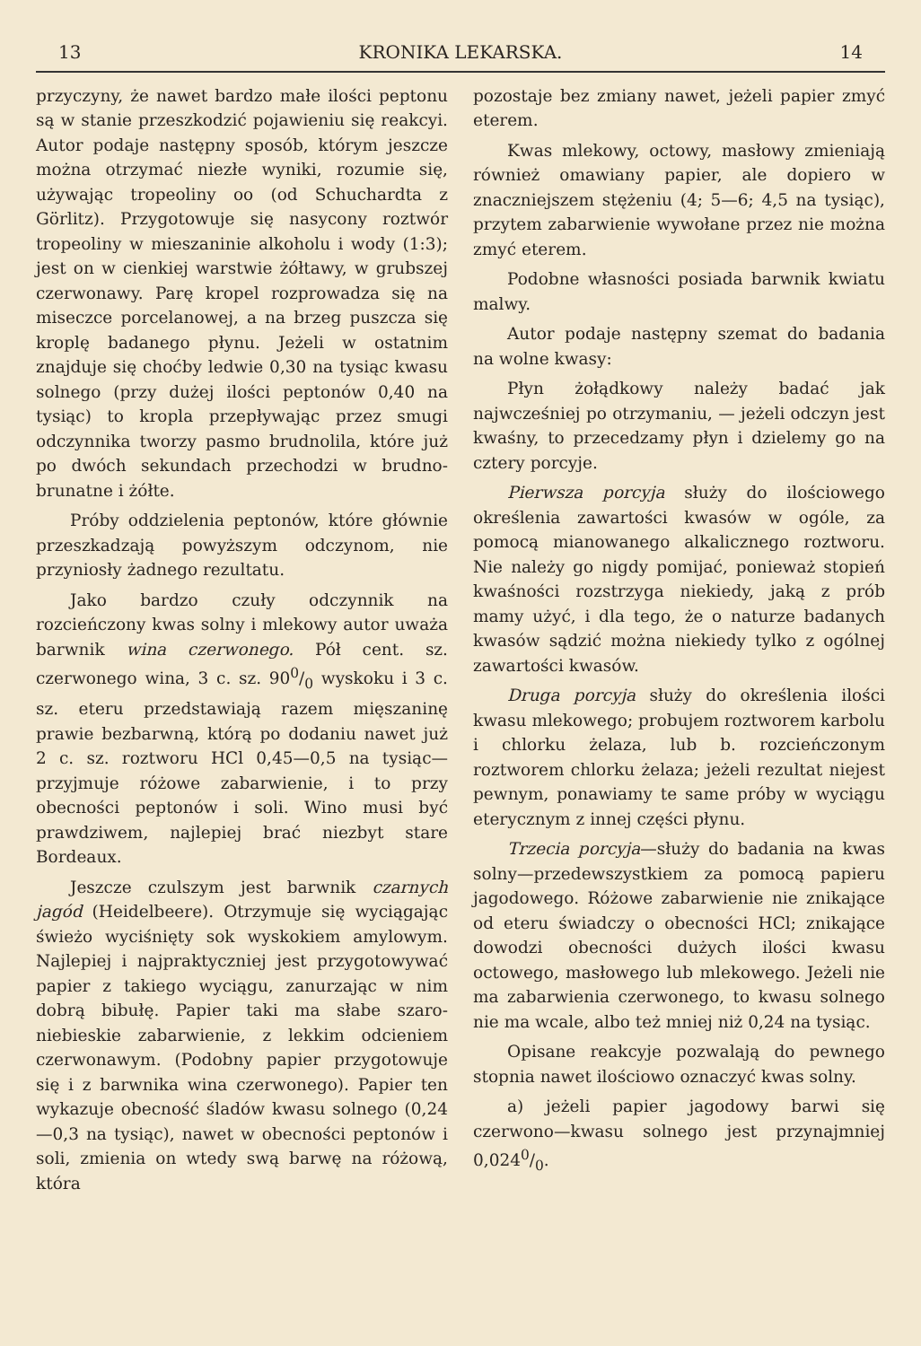13 KRONIKA LEKARSKA. 14
przyczyny, że nawet bardzo małe ilości peptonu są w stanie przeszkodzić pojawieniu się reakcyi. Autor podaje następny sposób, którym jeszcze można otrzymać niezłe wyniki, rozumie się, używając tropeoliny oo (od Schuchardta z Görlitz). Przygotowuje się nasycony roztwór tropeoliny w mieszaninie alkoholu i wody (1:3); jest on w cienkiej warstwie żółtawy, w grubszej czerwonawy. Parę kropel rozprowadza się na miseczce porcelanowej, a na brzeg puszcza się kroplę badanego płynu. Jeżeli w ostatnim znajduje się choćby ledwie 0,30 na tysiąc kwasu solnego (przy dużej ilości peptonów 0,40 na tysiąc) to kropla przepływając przez smugi odczynnika tworzy pasmo brudnolila, które już po dwóch sekundach przechodzi w brudno-brunatne i żółte.
Próby oddzielenia peptonów, które głównie przeszkadzają powyższym odczynom, nie przyniosły żadnego rezultatu.
Jako bardzo czuły odczynnik na rozcieńczony kwas solny i mlekowy autor uważa barwnik wina czerwonego. Pół cent. sz. czerwonego wina, 3 c. sz. 900/0 wyskoku i 3 c. sz. eteru przedstawiają razem mięszaninę prawie bezbarwną, którą po dodaniu nawet już 2 c. sz. roztworu HCl 0,45—0,5 na tysiąc—przyjmuje różowe zabarwienie, i to przy obecności peptonów i soli. Wino musi być prawdziwem, najlepiej brać niezbyt stare Bordeaux.
Jeszcze czulszym jest barwnik czarnych jagód (Heidelbeere). Otrzymuje się wyciągając świeżo wyciśnięty sok wyskokiem amylowym. Najlepiej i najpraktyczniej jest przygotowywać papier z takiego wyciągu, zanurzając w nim dobrą bibułę. Papier taki ma słabe szaro-niebieskie zabarwienie, z lekkim odcieniem czerwonawym. (Podobny papier przygotowuje się i z barwnika wina czerwonego). Papier ten wykazuje obecność śladów kwasu solnego (0,24—0,3 na tysiąc), nawet w obecności peptonów i soli, zmienia on wtedy swą barwę na różową, która
pozostaje bez zmiany nawet, jeżeli papier zmyć eterem.
Kwas mlekowy, octowy, masłowy zmieniają również omawiany papier, ale dopiero w znaczniejszem stężeniu (4; 5—6; 4,5 na tysiąc), przytem zabarwienie wywołane przez nie można zmyć eterem.
Podobne własności posiada barwnik kwiatu malwy.
Autor podaje następny szemat do badania na wolne kwasy:
Płyn żołądkowy należy badać jak najwcześniej po otrzymaniu, — jeżeli odczyn jest kwaśny, to przecedzamy płyn i dzielemy go na cztery porcyje.
Pierwsza porcyja służy do ilościowego określenia zawartości kwasów w ogóle, za pomocą mianowanego alkalicznego roztworu. Nie należy go nigdy pomijać, ponieważ stopień kwaśności rozstrzyga niekiedy, jaką z prób mamy użyć, i dla tego, że o naturze badanych kwasów sądzić można niekiedy tylko z ogólnej zawartości kwasów.
Druga porcyja służy do określenia ilości kwasu mlekowego; probujem roztworem karbolu i chlorku żelaza, lub b. rozcieńczonym roztworem chlorku żelaza; jeżeli rezultat niejest pewnym, ponawiamy te same próby w wyciągu eterycznym z innej części płynu.
Trzecia porcyja—służy do badania na kwas solny—przedewszystkiem za pomocą papieru jagodowego. Różowe zabarwienie nie znikające od eteru świadczy o obecności HCl; znikające dowodzi obecności dużych ilości kwasu octowego, masłowego lub mlekowego. Jeżeli nie ma zabarwienia czerwonego, to kwasu solnego nie ma wcale, albo też mniej niż 0,24 na tysiąc.
Opisane reakcyje pozwalają do pewnego stopnia nawet ilościowo oznaczyć kwas solny.
a) jeżeli papier jagodowy barwi się czerwono—kwasu solnego jest przynajmniej 0,0240/0.